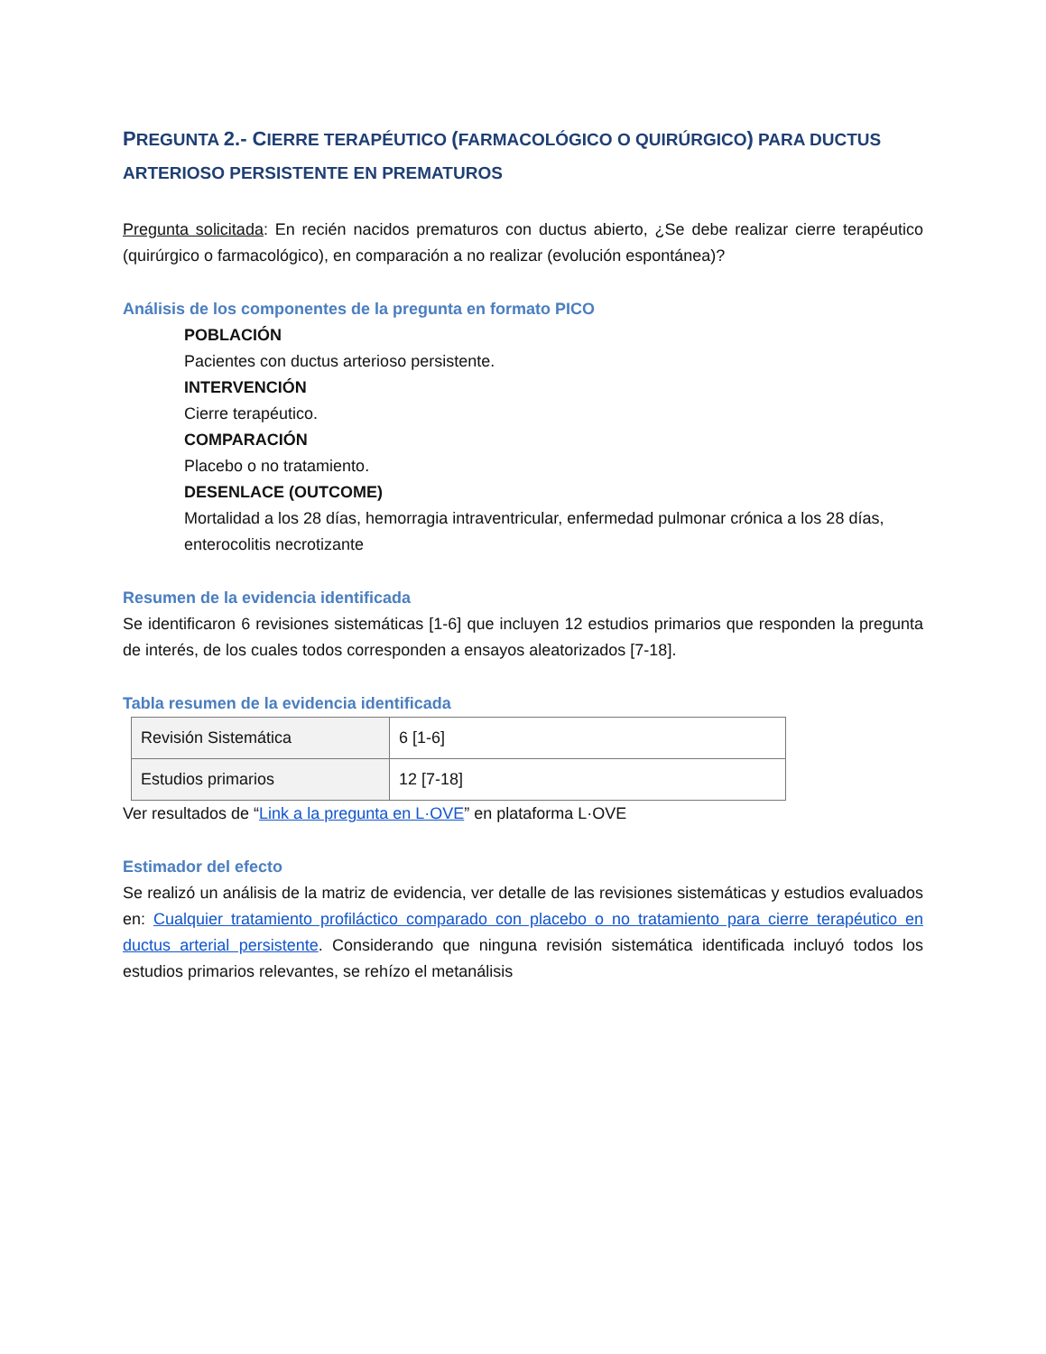PREGUNTA 2.- CIERRE TERAPÉUTICO (FARMACOLÓGICO O QUIRÚRGICO) PARA DUCTUS ARTERIOSO PERSISTENTE EN PREMATUROS
Pregunta solicitada: En recién nacidos prematuros con ductus abierto, ¿Se debe realizar cierre terapéutico (quirúrgico o farmacológico), en comparación a no realizar (evolución espontánea)?
Análisis de los componentes de la pregunta en formato PICO
POBLACIÓN
Pacientes con ductus arterioso persistente.
INTERVENCIÓN
Cierre terapéutico.
COMPARACIÓN
Placebo o no tratamiento.
DESENLACE (OUTCOME)
Mortalidad a los 28 días, hemorragia intraventricular, enfermedad pulmonar crónica a los 28 días, enterocolitis necrotizante
Resumen de la evidencia identificada
Se identificaron 6 revisiones sistemáticas [1-6] que incluyen 12 estudios primarios que responden la pregunta de interés, de los cuales todos corresponden a ensayos aleatorizados [7-18].
Tabla resumen de la evidencia identificada
| Revisión Sistemática | 6 [1-6] |
| Estudios primarios | 12 [7-18] |
Ver resultados de “Link a la pregunta en L·OVE” en plataforma L·OVE
Estimador del efecto
Se realizó un análisis de la matriz de evidencia, ver detalle de las revisiones sistemáticas y estudios evaluados en: Cualquier tratamiento profiláctico comparado con placebo o no tratamiento para cierre terapéutico en ductus arterial persistente. Considerando que ninguna revisión sistemática identificada incluyó todos los estudios primarios relevantes, se rehízo el metanálisis